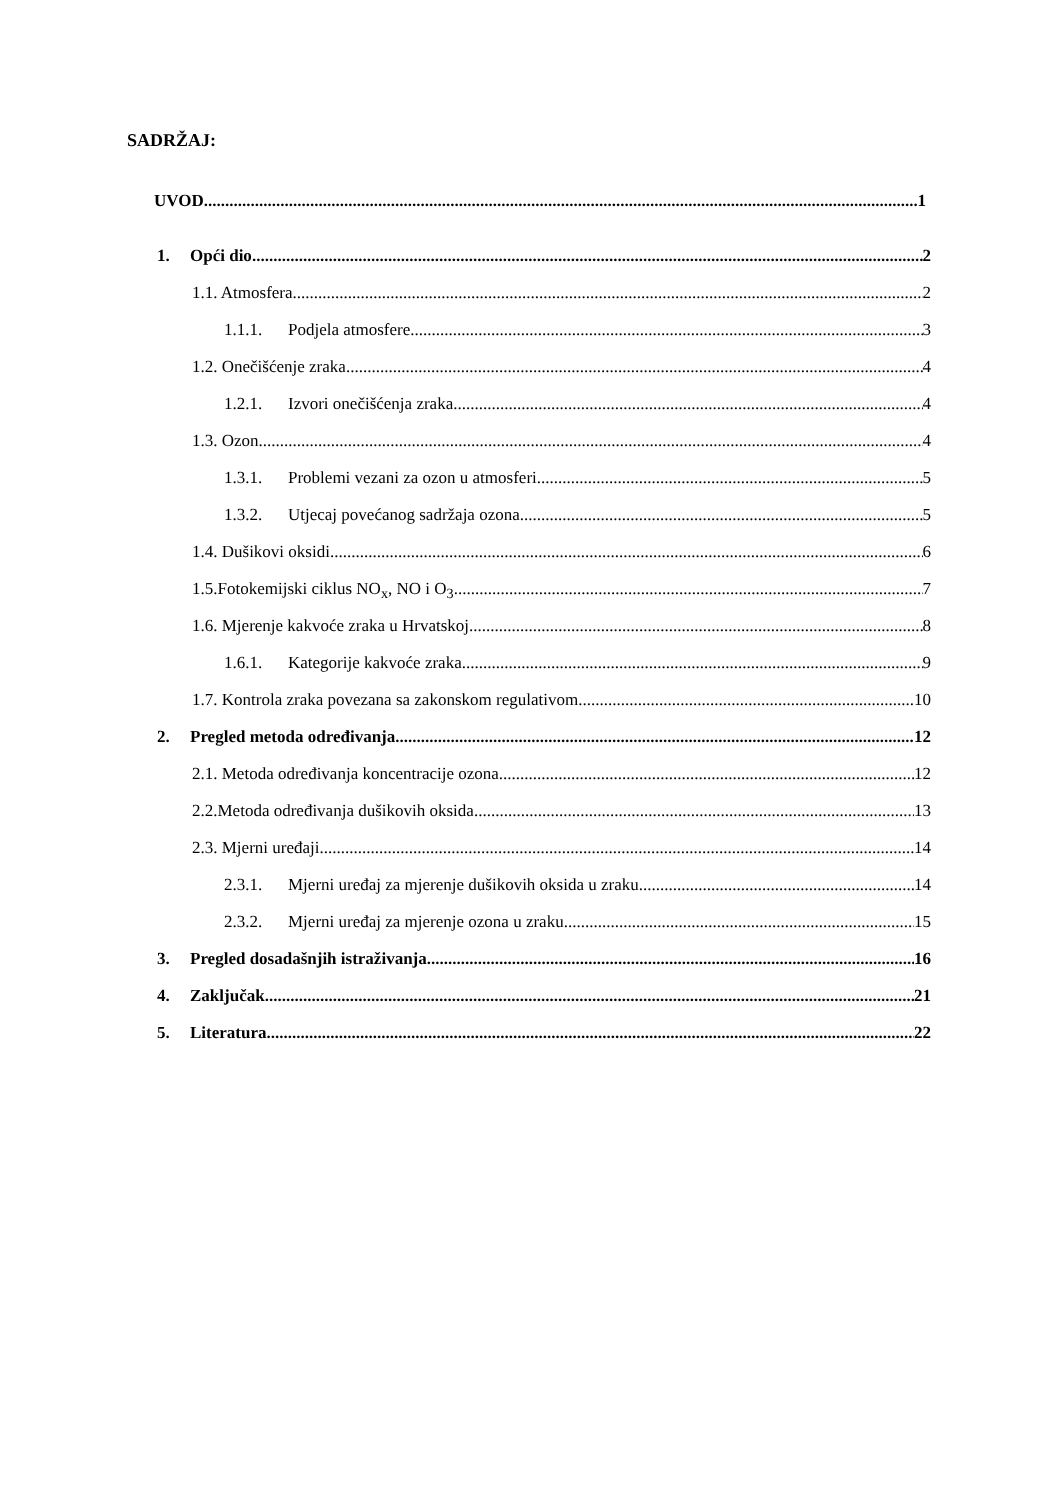SADRŽAJ:
UVOD 1
1. Opći dio 2
1.1. Atmosfera 2
1.1.1. Podjela atmosfere 3
1.2. Onečišćenje zraka 4
1.2.1. Izvori onečišćenja zraka 4
1.3. Ozon 4
1.3.1. Problemi vezani za ozon u atmosferi 5
1.3.2. Utjecaj povećanog sadržaja ozona 5
1.4. Dušikovi oksidi 6
1.5.Fotokemijski ciklus NO<sub>x</sub>, NO i O<sub>3</sub> 7
1.6. Mjerenje kakvoće zraka u Hrvatskoj 8
1.6.1. Kategorije kakvoće zraka 9
1.7. Kontrola zraka povezana sa zakonskom regulativom 10
2. Pregled metoda određivanja 12
2.1. Metoda određivanja koncentracije ozona 12
2.2.Metoda određivanja dušikovih oksida 13
2.3. Mjerni uređaji 14
2.3.1. Mjerni uređaj za mjerenje dušikovih oksida u zraku 14
2.3.2. Mjerni uređaj za mjerenje ozona u zraku 15
3. Pregled dosadašnjih istraživanja 16
4. Zaključak 21
5. Literatura 22